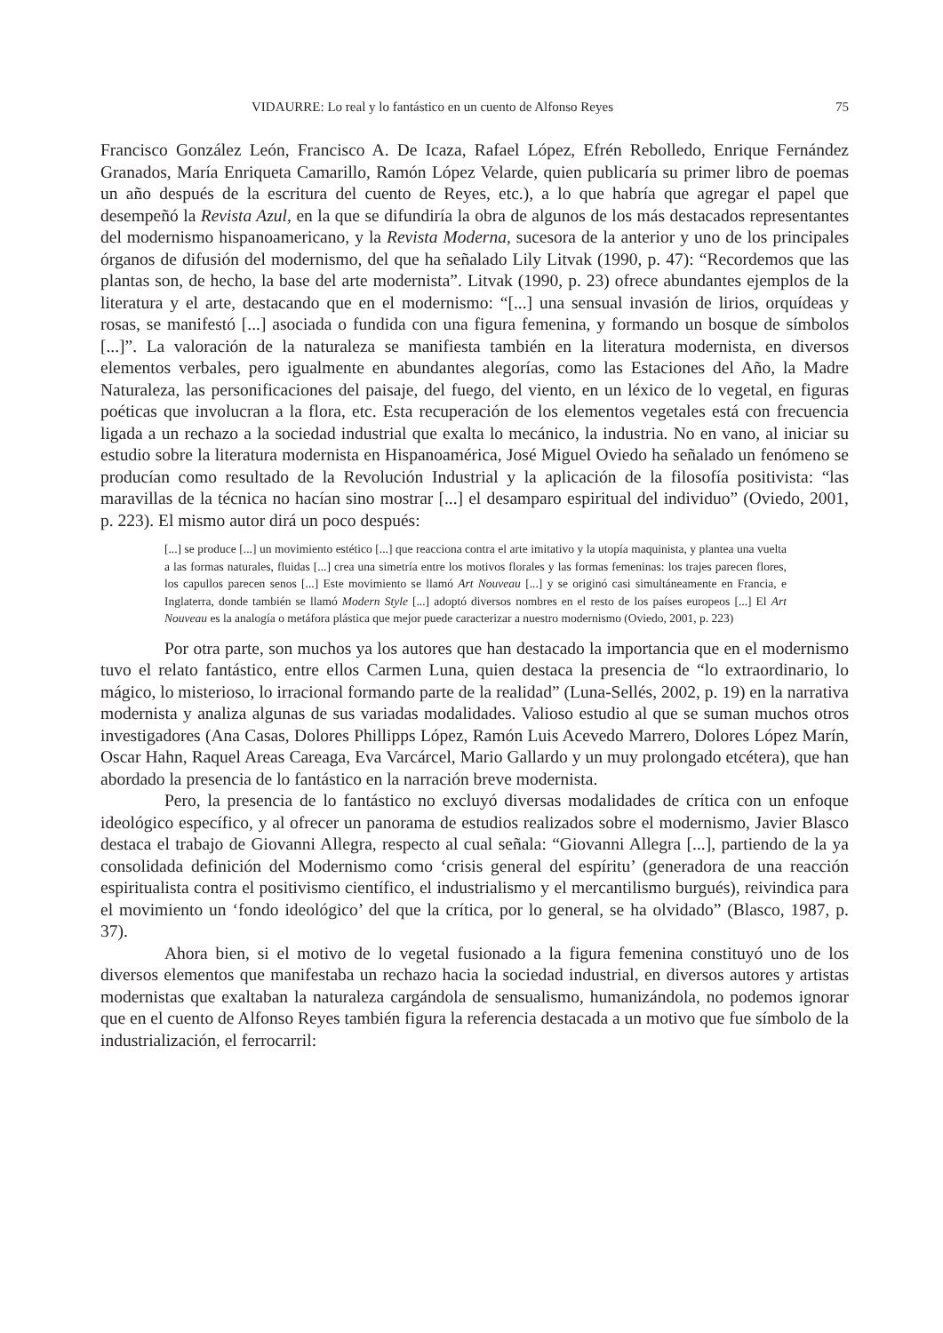VIDAURRE: Lo real y lo fantástico en un cuento de Alfonso Reyes 75
Francisco González León, Francisco A. De Icaza, Rafael López, Efrén Rebolledo, Enrique Fernández Granados, María Enriqueta Camarillo, Ramón López Velarde, quien publicaría su primer libro de poemas un año después de la escritura del cuento de Reyes, etc.), a lo que habría que agregar el papel que desempeñó la Revista Azul, en la que se difundiría la obra de algunos de los más destacados representantes del modernismo hispanoamericano, y la Revista Moderna, sucesora de la anterior y uno de los principales órganos de difusión del modernismo, del que ha señalado Lily Litvak (1990, p. 47): “Recordemos que las plantas son, de hecho, la base del arte modernista”. Litvak (1990, p. 23) ofrece abundantes ejemplos de la literatura y el arte, destacando que en el modernismo: “[...] una sensual invasión de lirios, orquídeas y rosas, se manifestó [...] asociada o fundida con una figura femenina, y formando un bosque de símbolos [...]”. La valoración de la naturaleza se manifiesta también en la literatura modernista, en diversos elementos verbales, pero igualmente en abundantes alegorías, como las Estaciones del Año, la Madre Naturaleza, las personificaciones del paisaje, del fuego, del viento, en un léxico de lo vegetal, en figuras poéticas que involucran a la flora, etc. Esta recuperación de los elementos vegetales está con frecuencia ligada a un rechazo a la sociedad industrial que exalta lo mecánico, la industria. No en vano, al iniciar su estudio sobre la literatura modernista en Hispanoamérica, José Miguel Oviedo ha señalado un fenómeno se producían como resultado de la Revolución Industrial y la aplicación de la filosofía positivista: “las maravillas de la técnica no hacían sino mostrar [...] el desamparo espiritual del individuo” (Oviedo, 2001, p. 223). El mismo autor dirá un poco después:
[...] se produce [...] un movimiento estético [...] que reacciona contra el arte imitativo y la utopía maquinista, y plantea una vuelta a las formas naturales, fluidas [...] crea una simetría entre los motivos florales y las formas femeninas: los trajes parecen flores, los capullos parecen senos [...] Este movimiento se llamó Art Nouveau [...] y se originó casi simultáneamente en Francia, e Inglaterra, donde también se llamó Modern Style [...] adoptó diversos nombres en el resto de los países europeos [...] El Art Nouveau es la analogía o metáfora plástica que mejor puede caracterizar a nuestro modernismo (Oviedo, 2001, p. 223)
Por otra parte, son muchos ya los autores que han destacado la importancia que en el modernismo tuvo el relato fantástico, entre ellos Carmen Luna, quien destaca la presencia de “lo extraordinario, lo mágico, lo misterioso, lo irracional formando parte de la realidad” (Luna-Sellés, 2002, p. 19) en la narrativa modernista y analiza algunas de sus variadas modalidades. Valioso estudio al que se suman muchos otros investigadores (Ana Casas, Dolores Phillipps López, Ramón Luis Acevedo Marrero, Dolores López Marín, Oscar Hahn, Raquel Areas Careaga, Eva Varcárcel, Mario Gallardo y un muy prolongado etcétera), que han abordado la presencia de lo fantástico en la narración breve modernista.
Pero, la presencia de lo fantástico no excluyó diversas modalidades de crítica con un enfoque ideológico específico, y al ofrecer un panorama de estudios realizados sobre el modernismo, Javier Blasco destaca el trabajo de Giovanni Allegra, respecto al cual señala: “Giovanni Allegra [...], partiendo de la ya consolidada definición del Modernismo como ‘crisis general del espíritu’ (generadora de una reacción espiritualista contra el positivismo científico, el industrialismo y el mercantilismo burgués), reivindica para el movimiento un ‘fondo ideológico’ del que la crítica, por lo general, se ha olvidado” (Blasco, 1987, p. 37).
Ahora bien, si el motivo de lo vegetal fusionado a la figura femenina constituyó uno de los diversos elementos que manifestaba un rechazo hacia la sociedad industrial, en diversos autores y artistas modernistas que exaltaban la naturaleza cargándola de sensualismo, humanizándola, no podemos ignorar que en el cuento de Alfonso Reyes también figura la referencia destacada a un motivo que fue símbolo de la industrialización, el ferrocarril: